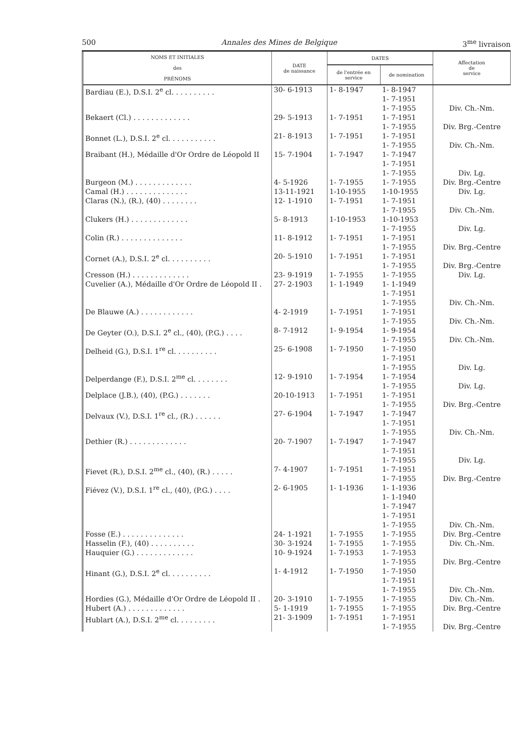500 Annales des Mines de Belgique 3<sup>me</sup> livraison
| NOMS ET INITIALES des PRÉNOMS | DATE de naissance | DATES | | Affectation de service |
| --- | --- | --- | --- | --- |
| | | de l'entrée en service | de nomination | |
| Bardiau (E.), D.S.I. 2<sup>e</sup> cl. . . . . . . . . . | 30- 6-1913 | 1- 8-1947 | 1- 8-1947 1- 7-1951 1- 7-1955 | Div. Ch.-Nm. |
| Bekaert (Cl.) . . . . . . . . . . . . . | 29- 5-1913 | 1- 7-1951 | 1- 7-1951 1- 7-1955 | Div. Brg.-Centre |
| Bonnet (L.), D.S.I. 2<sup>e</sup> cl. . . . . . . . . . . | 21- 8-1913 | 1- 7-1951 | 1- 7-1951 1- 7-1955 | Div. Ch.-Nm. |
| Braibant (H.), Médaille d'Or Ordre de Léopold II | 15- 7-1904 | 1- 7-1947 | 1- 7-1947 1- 7-1951 1- 7-1955 | Div. Lg. |
| Burgeon (M.) . . . . . . . . . . . . . | 4- 5-1926 | 1- 7-1955 | 1- 7-1955 | Div. Brg.-Centre |
| Camal (H.) . . . . . . . . . . . . . . | 13-11-1921 | 1-10-1955 | 1-10-1955 | Div. Lg. |
| Claras (N.), (R.), (40) . . . . . . . . | 12- 1-1910 | 1- 7-1951 | 1- 7-1951 1- 7-1955 | Div. Ch.-Nm. |
| Clukers (H.) . . . . . . . . . . . . . | 5- 8-1913 | 1-10-1953 | 1-10-1953 1- 7-1955 | Div. Lg. |
| Colin (R.) . . . . . . . . . . . . . . | 11- 8-1912 | 1- 7-1951 | 1- 7-1951 1- 7-1955 | Div. Brg.-Centre |
| Cornet (A.), D.S.I. 2<sup>e</sup> cl. . . . . . . . . . | 20- 5-1910 | 1- 7-1951 | 1- 7-1951 1- 7-1955 | Div. Brg.-Centre |
| Cresson (H.) . . . . . . . . . . . . . | 23- 9-1919 | 1- 7-1955 | 1- 7-1955 | Div. Lg. |
| Cuvelier (A.), Médaille d'Or Ordre de Léopold II . | 27- 2-1903 | 1- 1-1949 | 1- 1-1949 1- 7-1951 1- 7-1955 | Div. Ch.-Nm. |
| De Blauwe (A.) . . . . . . . . . . . . | 4- 2-1919 | 1- 7-1951 | 1- 7-1951 1- 7-1955 | Div. Ch.-Nm. |
| De Geyter (O.), D.S.I. 2<sup>e</sup> cl., (40), (P.G.) . . . . | 8- 7-1912 | 1- 9-1954 | 1- 9-1954 1- 7-1955 | Div. Ch.-Nm. |
| Delheid (G.), D.S.I. 1<sup>re</sup> cl. . . . . . . . . . | 25- 6-1908 | 1- 7-1950 | 1- 7-1950 1- 7-1951 1- 7-1955 | Div. Lg. |
| Delperdange (F.), D.S.I. 2<sup>me</sup> cl. . . . . . . . | 12- 9-1910 | 1- 7-1954 | 1- 7-1954 1- 7-1955 | Div. Lg. |
| Delplace (J.B.), (40), (P.G.) . . . . . . . | 20-10-1913 | 1- 7-1951 | 1- 7-1951 1- 7-1955 | Div. Brg.-Centre |
| Delvaux (V.), D.S.I. 1<sup>re</sup> cl., (R.) . . . . . . | 27- 6-1904 | 1- 7-1947 | 1- 7-1947 1- 7-1951 1- 7-1955 | Div. Ch.-Nm. |
| Dethier (R.) . . . . . . . . . . . . . | 20- 7-1907 | 1- 7-1947 | 1- 7-1947 1- 7-1951 1- 7-1955 | Div. Lg. |
| Fievet (R.), D.S.I. 2<sup>me</sup> cl., (40), (R.) . . . . . | 7- 4-1907 | 1- 7-1951 | 1- 7-1951 1- 7-1955 | Div. Brg.-Centre |
| Fiévez (V.), D.S.I. 1<sup>re</sup> cl., (40), (P.G.) . . . . | 2- 6-1905 | 1- 1-1936 | 1- 1-1936 1- 1-1940 1- 7-1947 1- 7-1951 1- 7-1955 | Div. Ch.-Nm. |
| Fosse (E.) . . . . . . . . . . . . . . | 24- 1-1921 | 1- 7-1955 | 1- 7-1955 | Div. Brg.-Centre |
| Hasselin (F.), (40) . . . . . . . . . . | 30- 3-1924 | 1- 7-1955 | 1- 7-1955 | Div. Ch.-Nm. |
| Hauquier (G.) . . . . . . . . . . . . . | 10- 9-1924 | 1- 7-1953 | 1- 7-1953 1- 7-1955 | Div. Brg.-Centre |
| Hinant (G.), D.S.I. 2<sup>e</sup> cl. . . . . . . . . . | 1- 4-1912 | 1- 7-1950 | 1- 7-1950 1- 7-1951 1- 7-1955 | Div. Ch.-Nm. |
| Hordies (G.), Médaille d'Or Ordre de Léopold II . | 20- 3-1910 | 1- 7-1955 | 1- 7-1955 | Div. Ch.-Nm. |
| Hubert (A.) . . . . . . . . . . . . . | 5- 1-1919 | 1- 7-1955 | 1- 7-1955 | Div. Brg.-Centre |
| Hublart (A.), D.S.I. 2<sup>me</sup> cl. . . . . . . . . | 21- 3-1909 | 1- 7-1951 | 1- 7-1951 1- 7-1955 | Div. Brg.-Centre |